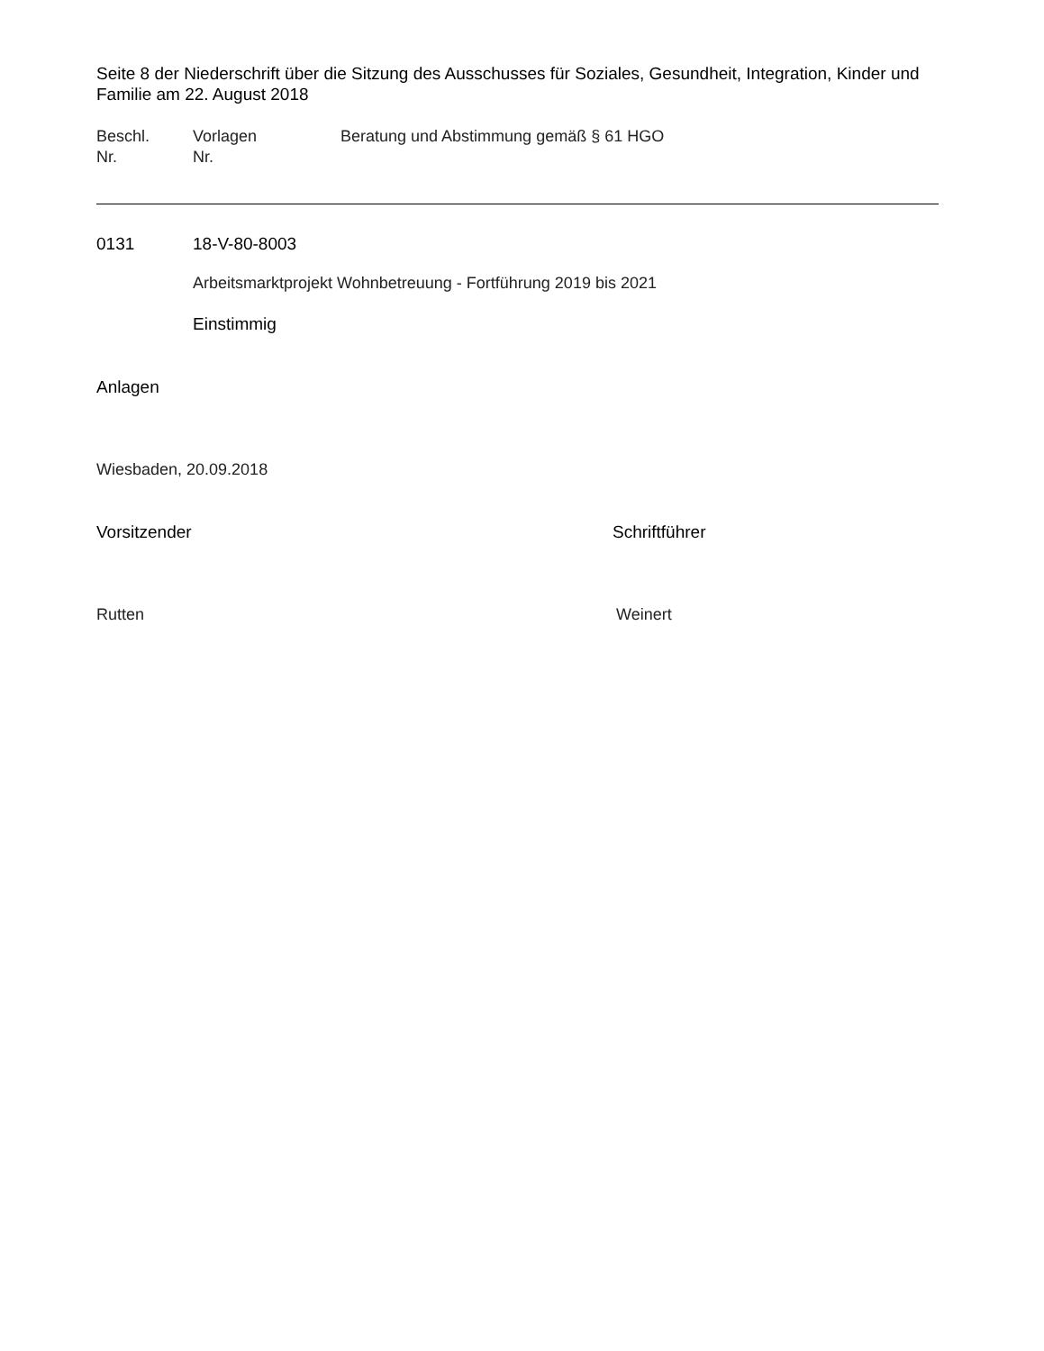Seite 8 der Niederschrift über die Sitzung des Ausschusses für Soziales, Gesundheit, Integration, Kinder und Familie am 22. August 2018
Beschl.
Nr.
Vorlagen
Nr.
Beratung und Abstimmung gemäß § 61 HGO
0131 18-V-80-8003
Arbeitsmarktprojekt Wohnbetreuung - Fortführung 2019 bis 2021
Einstimmig
Anlagen
Wiesbaden, 20.09.2018
Vorsitzender Schriftführer
Rutten Weinert